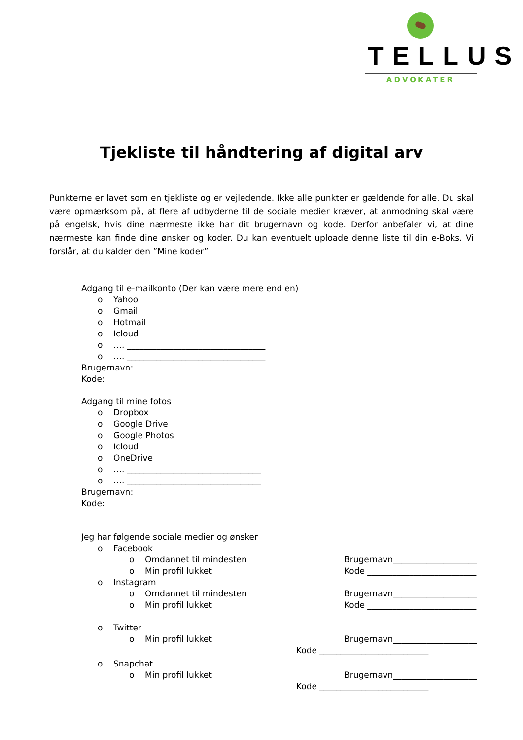TELLUS
ADVOKATER
Tjekliste til håndtering af digital arv
Punkterne er lavet som en tjekliste og er vejledende. Ikke alle punkter er gældende for alle. Du skal være opmærksom på, at flere af udbyderne til de sociale medier kræver, at anmodning skal være på engelsk, hvis dine nærmeste ikke har dit brugernavn og kode. Derfor anbefaler vi, at dine nærmeste kan finde dine ønsker og koder. Du kan eventuelt uploade denne liste til din e-Boks. Vi forslår, at du kalder den ”Mine koder”
Adgang til e-mailkonto (Der kan være mere end en)
o Yahoo
o Gmail
o Hotmail
o Icloud
o …. _________________________________
o …. _________________________________
Brugernavn:
Kode:
Adgang til mine fotos
o Dropbox
o Google Drive
o Google Photos
o Icloud
o OneDrive
o …. ________________________________
o …. ________________________________
Brugernavn:
Kode:
Jeg har følgende sociale medier og ønsker
o Facebook
o Omdannet til mindesten Brugernavn____________________
o Min profil lukket Kode __________________________
o Instagram
o Omdannet til mindesten Brugernavn____________________
o Min profil lukket Kode __________________________
o Twitter
o Min profil lukket Brugernavn____________________
Kode __________________________
o Snapchat
o Min profil lukket Brugernavn____________________
Kode __________________________